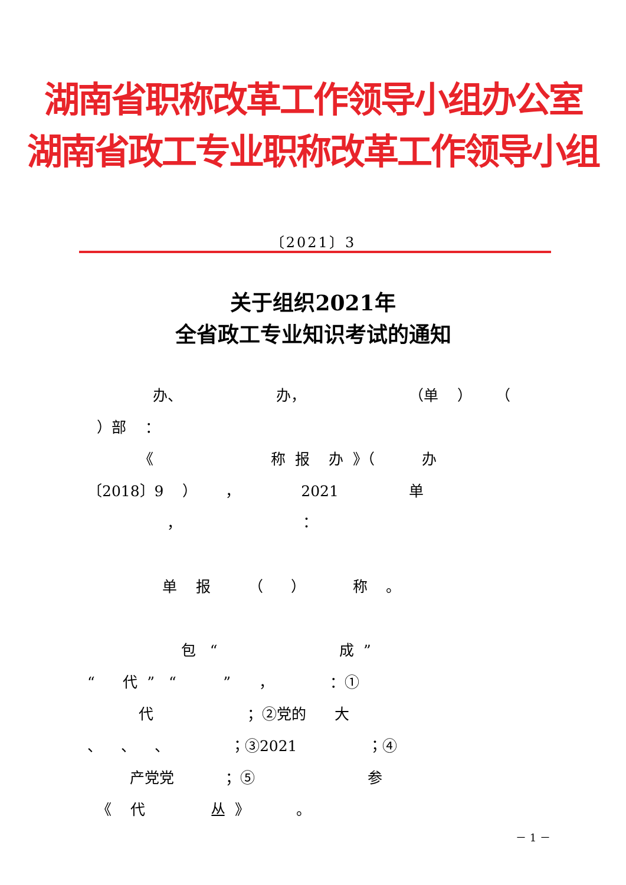湖南省职称改革工作领导小组办公室
湖南省政工专业职称改革工作领导小组
〔2021〕3
关于组织2021年
全省政工专业知识考试的通知
办、 办， （单 ） （
）部 ：
《 称 报 办 》（ 办
〔2018〕9 ） ， 2021 单
， ：
单 报 （ ） 称 。
包 “ 成 ”
“ 代 ” “ ” ， ：①
代 ；②党的 大
、 、 、 ；③2021 ；④
产党党 ；⑤ 参
《 代 丛 》 。
－ 1 －